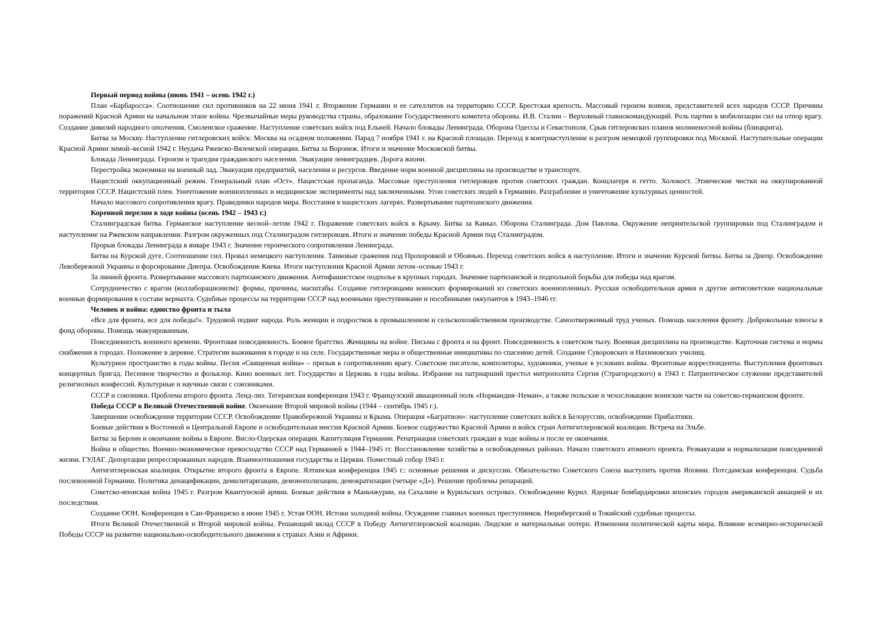Первый период войны (июнь 1941 – осень 1942 г.)
План «Барбаросса». Соотношение сил противников на 22 июня 1941 г. Вторжение Германии и ее сателлитов на территорию СССР. Брестская крепость. Массовый героизм воинов, представителей всех народов СССР. Причины поражений Красной Армии на начальном этапе войны. Чрезвычайные меры руководства страны, образование Государственного комитета обороны. И.В. Сталин – Верховный главнокомандующий. Роль партии в мобилизации сил на отпор врагу. Создание дивизий народного ополчения. Смоленское сражение. Наступление советских войск под Ельней. Начало блокады Ленинграда. Оборона Одессы и Севастополя. Срыв гитлеровских планов молниеносной войны (блицкрига).
Битва за Москву. Наступление гитлеровских войск: Москва на осадном положении. Парад 7 ноября 1941 г. на Красной площади. Переход в контрнаступление и разгром немецкой группировки под Москвой. Наступательные операции Красной Армии зимой–весной 1942 г. Неудача Ржевско-Вяземской операции. Битва за Воронеж. Итоги и значение Московской битвы.
Блокада Ленинграда. Героизм и трагедия гражданского населения. Эвакуация ленинградцев. Дорога жизни.
Перестройка экономики на военный лад. Эвакуация предприятий, населения и ресурсов. Введение норм военной дисциплины на производстве и транспорте.
Нацистский оккупационный режим. Генеральный план «Ост». Нацистская пропаганда. Массовые преступления гитлеровцев против советских граждан. Концлагеря и гетто. Холокост. Этнические чистки на оккупированной территории СССР. Нацистский плен. Уничтожение военнопленных и медицинские эксперименты над заключенными. Угон советских людей в Германию. Разграбление и уничтожение культурных ценностей.
Начало массового сопротивления врагу. Праведники народов мира. Восстания в нацистских лагерях. Развертывание партизанского движения.
Коренной перелом в ходе войны (осень 1942 – 1943 г.)
Сталинградская битва. Германское наступление весной–летом 1942 г. Поражение советских войск в Крыму. Битва за Кавказ. Оборона Сталинграда. Дом Павлова. Окружение неприятельской группировки под Сталинградом и наступление на Ржевском направлении. Разгром окруженных под Сталинградом гитлеровцев. Итоги и значение победы Красной Армии под Сталинградом.
Прорыв блокады Ленинграда в январе 1943 г. Значение героического сопротивления Ленинграда.
Битва на Курской дуге. Соотношение сил. Провал немецкого наступления. Танковые сражения под Прохоровкой и Обоянью. Переход советских войск в наступление. Итоги и значение Курской битвы. Битва за Днепр. Освобождение Левобережной Украины и форсирование Днепра. Освобождение Киева. Итоги наступления Красной Армии летом–осенью 1943 г.
За линией фронта. Развертывание массового партизанского движения. Антифашистское подполье в крупных городах. Значение партизанской и подпольной борьбы для победы над врагом.
Сотрудничество с врагом (коллаборационизм): формы, причины, масштабы. Создание гитлеровцами воинских формирований из советских военнопленных. Русская освободительная армия и другие антисоветские национальные военные формирования в составе вермахта. Судебные процессы на территории СССР над военными преступниками и пособниками оккупантов в 1943–1946 гг.
Человек и война: единство фронта и тыла
«Все для фронта, все для победы!». Трудовой подвиг народа. Роль женщин и подростков в промышленном и сельскохозяйственном производстве. Самоотверженный труд ученых. Помощь населения фронту. Добровольные взносы в фонд обороны. Помощь эвакуированным.
Повседневность военного времени. Фронтовая повседневность. Боевое братство. Женщины на войне. Письма с фронта и на фронт. Повседневность в советском тылу. Военная дисциплина на производстве. Карточная система и нормы снабжения в городах. Положение в деревне. Стратегии выживания в городе и на селе. Государственные меры и общественные инициативы по спасению детей. Создание Суворовских и Нахимовских училищ.
Культурное пространство в годы войны. Песня «Священная война» – призыв к сопротивлению врагу. Советские писатели, композиторы, художники, ученые в условиях войны. Фронтовые корреспонденты. Выступления фронтовых концертных бригад. Песенное творчество и фольклор. Кино военных лет. Государство и Церковь в годы войны. Избрание на патриарший престол митрополита Сергия (Страгородского) в 1943 г. Патриотическое служение представителей религиозных конфессий. Культурные и научные связи с союзниками.
СССР и союзники. Проблема второго фронта. Ленд-лиз. Тегеранская конференция 1943 г. Французский авиационный полк «Нормандия–Неман», а также польские и чехословацкие воинские части на советско-германском фронте.
Победа СССР в Великой Отечественной войне. Окончание Второй мировой войны (1944 – сентябрь 1945 г.).
Завершение освобождения территории СССР. Освобождение Правобережной Украины и Крыма. Операция «Багратион»: наступление советских войск в Белоруссии, освобождение Прибалтики.
Боевые действия в Восточной и Центральной Европе и освободительная миссия Красной Армии. Боевое содружество Красной Армии и войск стран Антигитлеровской коалиции. Встреча на Эльбе.
Битва за Берлин и окончание войны в Европе. Висло-Одерская операция. Капитуляция Германии. Репатриация советских граждан в ходе войны и после ее окончания.
Война и общество. Военно-экономическое превосходство СССР над Германией в 1944–1945 гг. Восстановление хозяйства в освобожденных районах. Начало советского атомного проекта. Реэвакуация и нормализация повседневной жизни. ГУЛАГ. Депортации репрессированных народов. Взаимоотношения государства и Церкви. Поместный собор 1945 г.
Антигитлеровская коалиция. Открытие второго фронта в Европе. Ялтинская конференция 1945 г.: основные решения и дискуссии. Обязательство Советского Союза выступить против Японии. Потсдамская конференция. Судьба послевоенной Германии. Политика денацификации, демилитаризации, демонополизации, демократизации (четыре «Д»). Решение проблемы репараций.
Советско-японская война 1945 г. Разгром Квантунской армии. Боевые действия в Маньчжурии, на Сахалине и Курильских островах. Освобождение Курил. Ядерные бомбардировки японских городов американской авиацией и их последствия.
Создание ООН. Конференция в Сан-Франциско в июне 1945 г. Устав ООН. Истоки холодной войны. Осуждение главных военных преступников. Нюрнбергский и Токийский судебные процессы.
Итоги Великой Отечественной и Второй мировой войны. Решающий вклад СССР в Победу Антигитлеровской коалиции. Людские и материальные потери. Изменения политической карты мира. Влияние всемирно-исторической Победы СССР на развитие национально-освободительного движения в странах Азии и Африки.